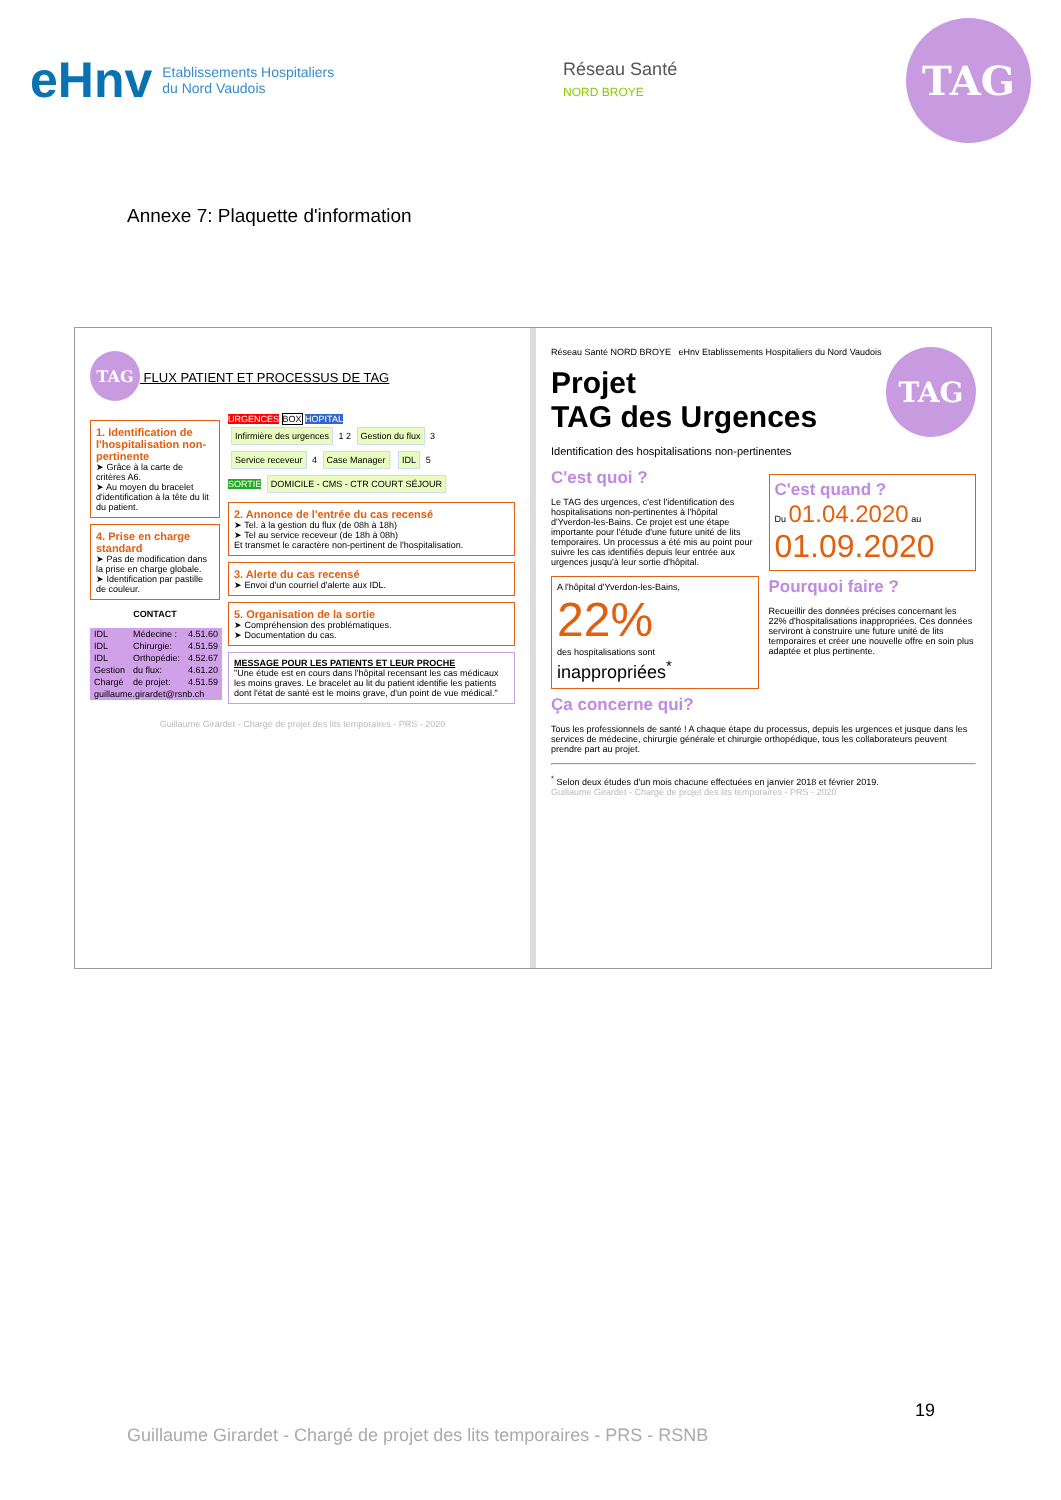eHnv Etablissements Hospitaliers
du Nord Vaudois
Réseau Santé
NORD BROYE
TAG
Annexe 7: Plaquette d'information
TAG FLUX PATIENT ET PROCESSUS DE TAG
1. Identification de l'hospitalisation non-pertinente
➤ Grâce à la carte de critères A6.
➤ Au moyen du bracelet d'identification à la tête du lit du patient.
4. Prise en charge standard
➤ Pas de modification dans la prise en charge globale.
➤ Identification par pastille de couleur.
CONTACT
| IDL | Médecine : | 4.51.60 |
| IDL | Chirurgie: | 4.51.59 |
| IDL | Orthopédie: | 4.52.67 |
| Gestion | du flux: | 4.61.20 |
| Chargé | de projet: | 4.51.59 |
| guillaume.girardet@rsnb.ch | | |
URGENCES BOX HOPITAL
Infirmière des urgences 1 2 Gestion du flux 3
Service receveur 4 Case Manager IDL 5
SORTIE DOMICILE - CMS - CTR COURT SÉJOUR
2. Annonce de l'entrée du cas recensé
➤ Tel. à la gestion du flux (de 08h à 18h)
➤ Tel au service receveur (de 18h à 08h)
Et transmet le caractère non-pertinent de l'hospitalisation.
3. Alerte du cas recensé
➤ Envoi d'un courriel d'alerte aux IDL.
5. Organisation de la sortie
➤ Compréhension des problématiques.
➤ Documentation du cas.
MESSAGE POUR LES PATIENTS ET LEUR PROCHE
"Une étude est en cours dans l'hôpital recensant les cas médicaux les moins graves. Le bracelet au lit du patient identifie les patients dont l'état de santé est le moins grave, d'un point de vue médical."
Guillaume Girardet - Chargé de projet des lits temporaires - PRS - 2020
Réseau Santé NORD BROYE eHnv Etablissements Hospitaliers du Nord Vaudois TAG
Projet
TAG des Urgences
Identification des hospitalisations non-pertinentes
C'est quoi ?
Le TAG des urgences, c'est l'identification des hospitalisations non-pertinentes à l'hôpital d'Yverdon-les-Bains. Ce projet est une étape importante pour l'étude d'une future unité de lits temporaires. Un processus a été mis au point pour suivre les cas identifiés depuis leur entrée aux urgences jusqu'à leur sortie d'hôpital.
A l'hôpital d'Yverdon-les-Bains,
22%
des hospitalisations sont
inappropriées<sup>*</sup>
C'est quand ?
Du 01.04.2020 au
01.09.2020
Pourquoi faire ?
Recueillir des données précises concernant les 22% d'hospitalisations inappropriées. Ces données serviront à construire une future unité de lits temporaires et créer une nouvelle offre en soin plus adaptée et plus pertinente.
Ça concerne qui?
Tous les professionnels de santé ! A chaque étape du processus, depuis les urgences et jusque dans les services de médecine, chirurgie générale et chirurgie orthopédique, tous les collaborateurs peuvent prendre part au projet.
<sup>*</sup> Selon deux études d'un mois chacune effectuées en janvier 2018 et février 2019.
Guillaume Girardet - Chargé de projet des lits temporaires - PRS - 2020
19
Guillaume Girardet - Chargé de projet des lits temporaires - PRS - RSNB